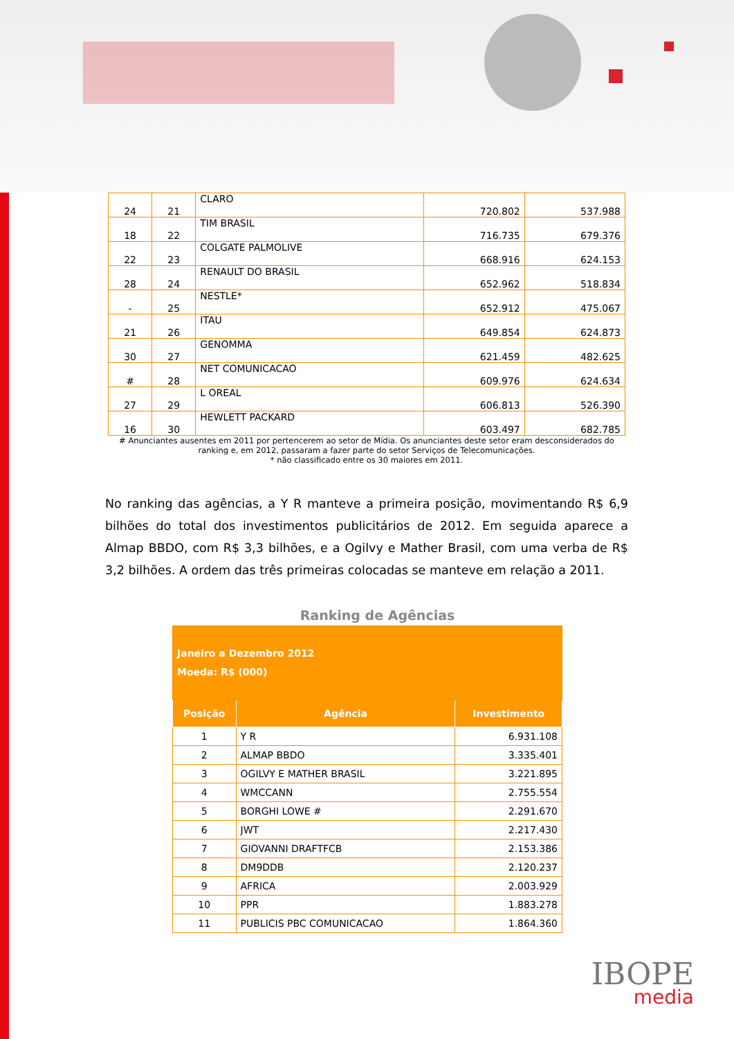| 24 | 21 | CLARO | 720.802 | 537.988 |
| 18 | 22 | TIM BRASIL | 716.735 | 679.376 |
| 22 | 23 | COLGATE PALMOLIVE | 668.916 | 624.153 |
| 28 | 24 | RENAULT DO BRASIL | 652.962 | 518.834 |
| - | 25 | NESTLE* | 652.912 | 475.067 |
| 21 | 26 | ITAU | 649.854 | 624.873 |
| 30 | 27 | GENOMMA | 621.459 | 482.625 |
| # | 28 | NET COMUNICACAO | 609.976 | 624.634 |
| 27 | 29 | L OREAL | 606.813 | 526.390 |
| 16 | 30 | HEWLETT PACKARD | 603.497 | 682.785 |
# Anunciantes ausentes em 2011 por pertencerem ao setor de Mídia. Os anunciantes deste setor eram desconsiderados do ranking e, em 2012, passaram a fazer parte do setor Serviços de Telecomunicações.
* não classificado entre os 30 maiores em 2011.
No ranking das agências, a Y R manteve a primeira posição, movimentando R$ 6,9 bilhões do total dos investimentos publicitários de 2012. Em seguida aparece a Almap BBDO, com R$ 3,3 bilhões, e a Ogilvy e Mather Brasil, com uma verba de R$ 3,2 bilhões. A ordem das três primeiras colocadas se manteve em relação a 2011.
Ranking de Agências
| Janeiro a Dezembro 2012 Moeda: R$ (000) | | |
| Posição | Agência | Investimento |
| 1 | Y R | 6.931.108 |
| 2 | ALMAP BBDO | 3.335.401 |
| 3 | OGILVY E MATHER BRASIL | 3.221.895 |
| 4 | WMCCANN | 2.755.554 |
| 5 | BORGHI LOWE # | 2.291.670 |
| 6 | JWT | 2.217.430 |
| 7 | GIOVANNI DRAFTFCB | 2.153.386 |
| 8 | DM9DDB | 2.120.237 |
| 9 | AFRICA | 2.003.929 |
| 10 | PPR | 1.883.278 |
| 11 | PUBLICIS PBC COMUNICACAO | 1.864.360 |
IBOPE
media